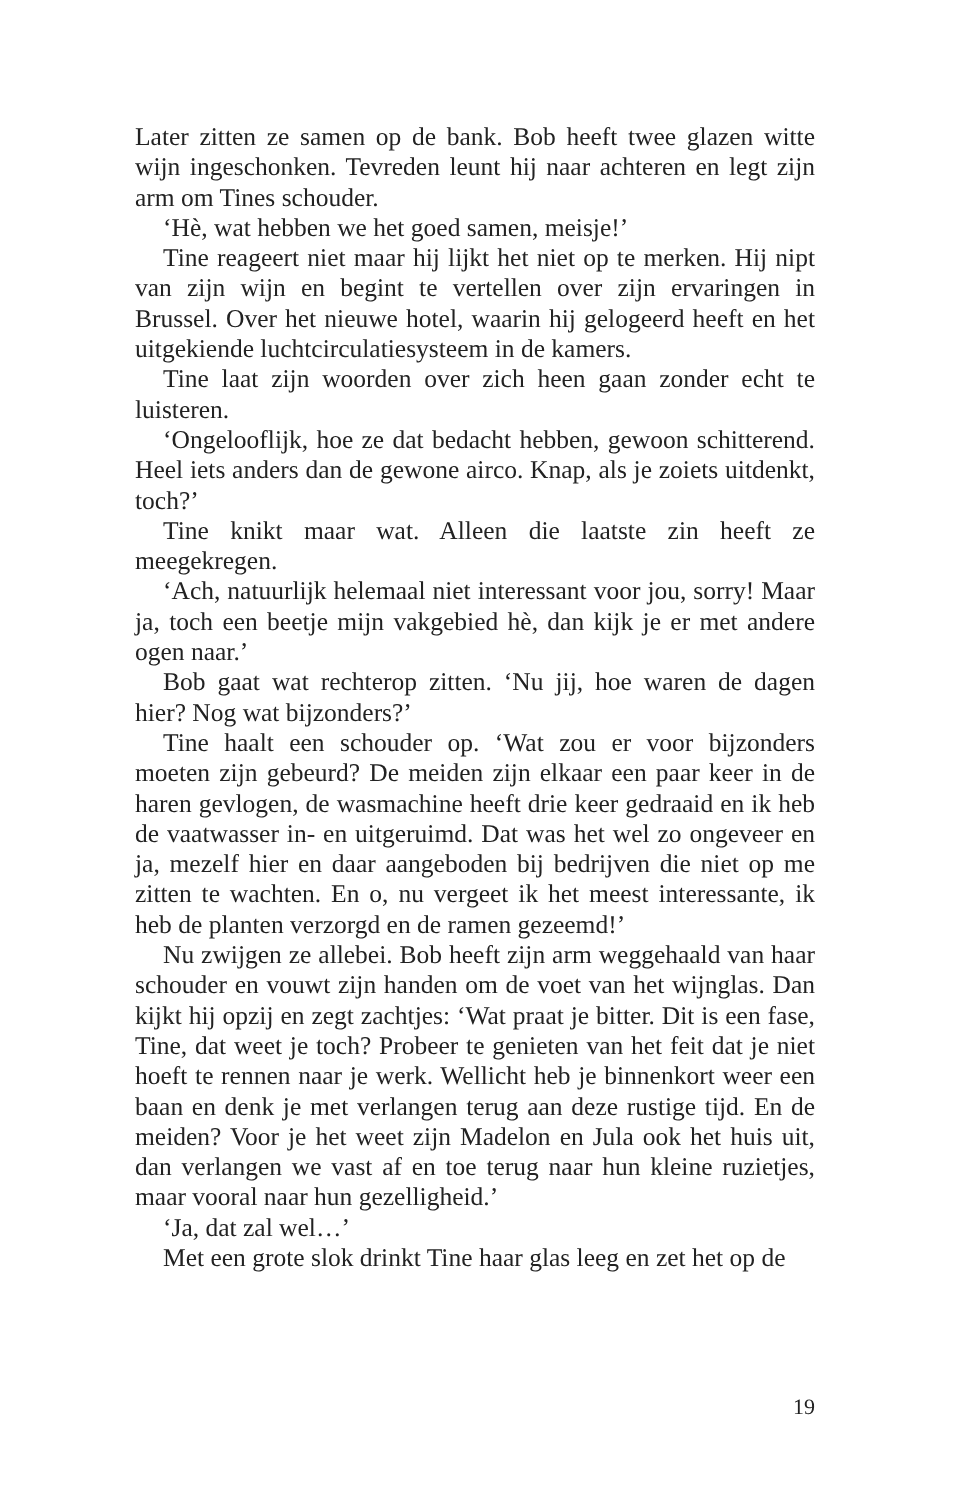Later zitten ze samen op de bank. Bob heeft twee glazen witte wijn ingeschonken. Tevreden leunt hij naar achteren en legt zijn arm om Tines schouder.
‘Hè, wat hebben we het goed samen, meisje!’
Tine reageert niet maar hij lijkt het niet op te merken. Hij nipt van zijn wijn en begint te vertellen over zijn ervaringen in Brussel. Over het nieuwe hotel, waarin hij gelogeerd heeft en het uitgekiende luchtcirculatiesysteem in de kamers.
Tine laat zijn woorden over zich heen gaan zonder echt te luisteren.
‘Ongelooflijk, hoe ze dat bedacht hebben, gewoon schitterend. Heel iets anders dan de gewone airco. Knap, als je zoiets uitdenkt, toch?’
Tine knikt maar wat. Alleen die laatste zin heeft ze meegekregen.
‘Ach, natuurlijk helemaal niet interessant voor jou, sorry! Maar ja, toch een beetje mijn vakgebied hè, dan kijk je er met andere ogen naar.’
Bob gaat wat rechterop zitten. ‘Nu jij, hoe waren de dagen hier? Nog wat bijzonders?’
Tine haalt een schouder op. ‘Wat zou er voor bijzonders moeten zijn gebeurd? De meiden zijn elkaar een paar keer in de haren gevlogen, de wasmachine heeft drie keer gedraaid en ik heb de vaatwasser in- en uitgeruimd. Dat was het wel zo ongeveer en ja, mezelf hier en daar aangeboden bij bedrijven die niet op me zitten te wachten. En o, nu vergeet ik het meest interessante, ik heb de planten verzorgd en de ramen gezeemd!’
Nu zwijgen ze allebei. Bob heeft zijn arm weggehaald van haar schouder en vouwt zijn handen om de voet van het wijnglas. Dan kijkt hij opzij en zegt zachtjes: ‘Wat praat je bitter. Dit is een fase, Tine, dat weet je toch? Probeer te genieten van het feit dat je niet hoeft te rennen naar je werk. Wellicht heb je binnenkort weer een baan en denk je met verlangen terug aan deze rustige tijd. En de meiden? Voor je het weet zijn Madelon en Jula ook het huis uit, dan verlangen we vast af en toe terug naar hun kleine ruzietjes, maar vooral naar hun gezelligheid.’
‘Ja, dat zal wel…’
Met een grote slok drinkt Tine haar glas leeg en zet het op de
19